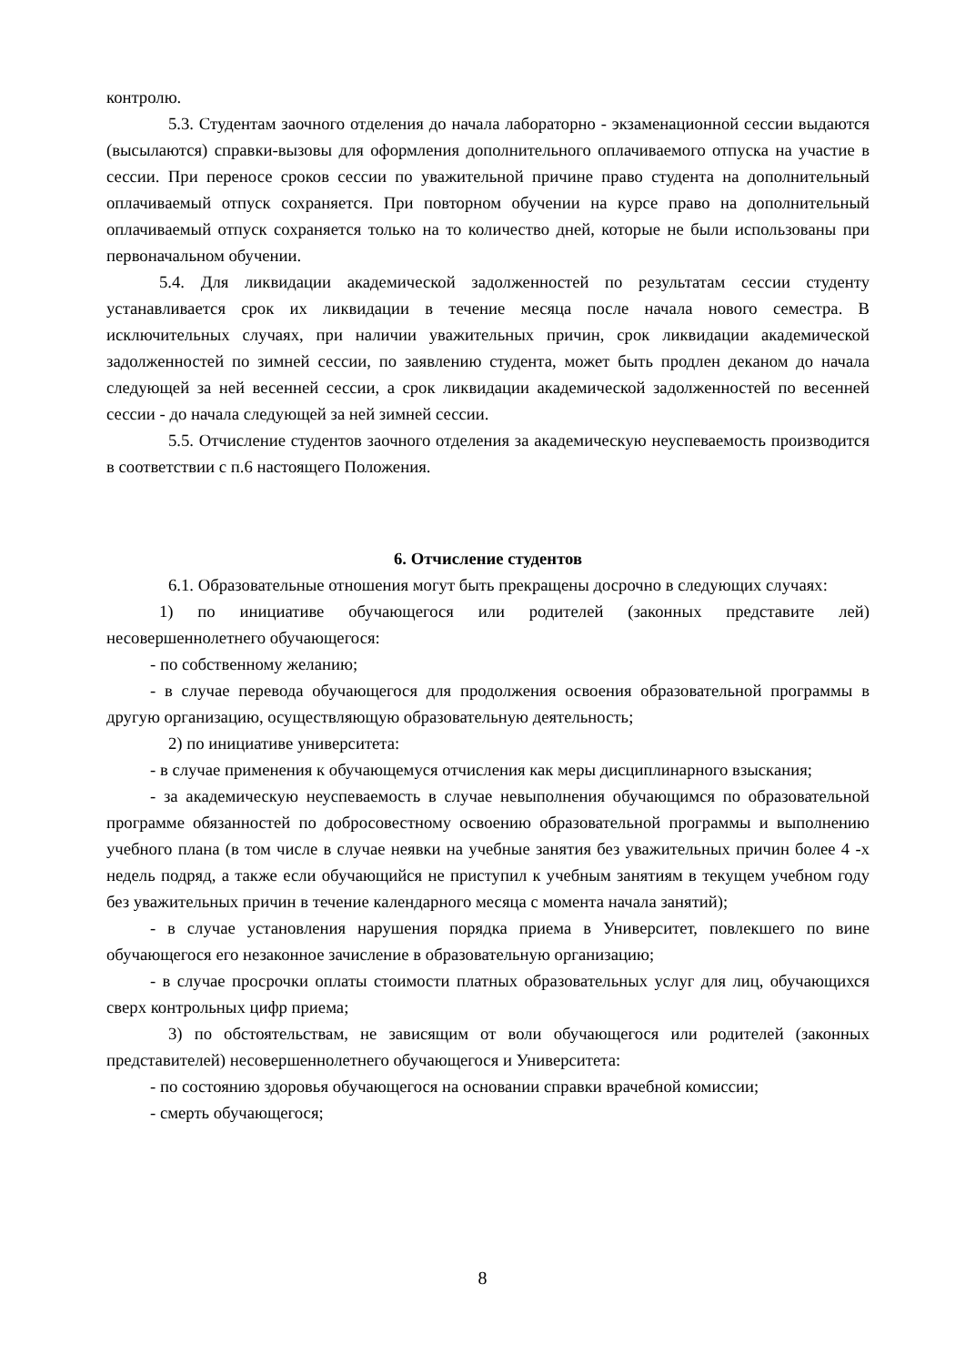контролю.
5.3. Студентам заочного отделения до начала лабораторно - экзаменационной сессии выдаются (высылаются) справки-вызовы для оформления дополнительного оплачиваемого отпуска на участие в сессии. При переносе сроков сессии по уважительной причине право студента на дополнительный оплачиваемый отпуск сохраняется. При повторном обучении на курсе право на дополнительный оплачиваемый отпуск сохраняется только на то количество дней, которые не были использованы при первоначальном обучении.
5.4. Для ликвидации академической задолженностей по результатам сессии студенту устанавливается срок их ликвидации в течение месяца после начала нового семестра. В исключительных случаях, при наличии уважительных причин, срок ликвидации академической задолженностей по зимней сессии, по заявлению студента, может быть продлен деканом до начала следующей за ней весенней сессии, а срок ликвидации академической задолженностей по весенней сессии - до начала следующей за ней зимней сессии.
5.5. Отчисление студентов заочного отделения за академическую неуспеваемость производится в соответствии с п.6 настоящего Положения.
6. Отчисление студентов
6.1. Образовательные отношения могут быть прекращены досрочно в следующих случаях:
1) по инициативе обучающегося или родителей (законных представите лей) несовершеннолетнего обучающегося:
- по собственному желанию;
- в случае перевода обучающегося для продолжения освоения образовательной программы в другую организацию, осуществляющую образовательную деятельность;
2) по инициативе университета:
- в случае применения к обучающемуся отчисления как меры дисциплинарного взыскания;
- за академическую неуспеваемость в случае невыполнения обучающимся по образовательной программе обязанностей по добросовестному освоению образовательной программы и выполнению учебного плана (в том числе в случае неявки на учебные занятия без уважительных причин более 4 -х недель подряд, а также если обучающийся не приступил к учебным занятиям в текущем учебном году без уважительных причин в течение календарного месяца с момента начала занятий);
- в случае установления нарушения порядка приема в Университет, повлекшего по вине обучающегося его незаконное зачисление в образовательную организацию;
- в случае просрочки оплаты стоимости платных образовательных услуг для лиц, обучающихся сверх контрольных цифр приема;
3) по обстоятельствам, не зависящим от воли обучающегося или родителей (законных представителей) несовершеннолетнего обучающегося и Университета:
- по состоянию здоровья обучающегося на основании справки врачебной комиссии;
- смерть обучающегося;
8